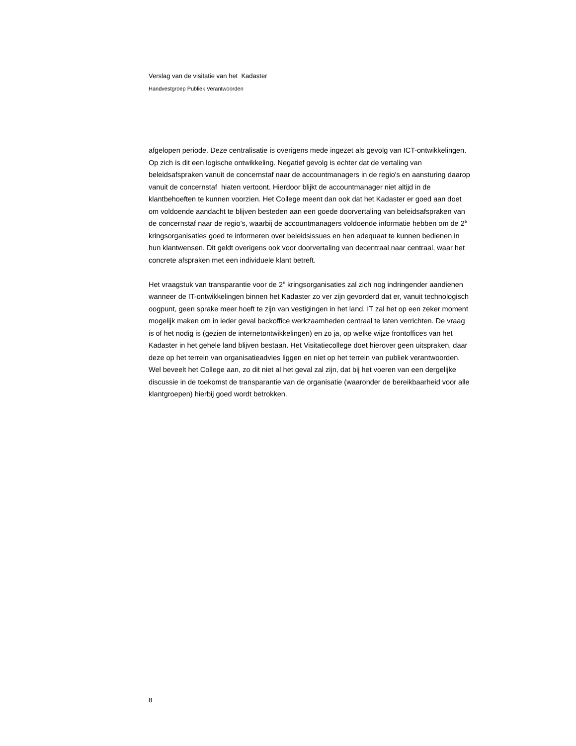Verslag van de visitatie van het Kadaster
Handvestgroep Publiek Verantwoorden
afgelopen periode. Deze centralisatie is overigens mede ingezet als gevolg van ICT-ontwikkelingen. Op zich is dit een logische ontwikkeling. Negatief gevolg is echter dat de vertaling van beleidsafspraken vanuit de concernstaf naar de accountmanagers in de regio's en aansturing daarop vanuit de concernstaf hiaten vertoont. Hierdoor blijkt de accountmanager niet altijd in de klantbehoeften te kunnen voorzien. Het College meent dan ook dat het Kadaster er goed aan doet om voldoende aandacht te blijven besteden aan een goede doorvertaling van beleidsafspraken van de concernstaf naar de regio’s, waarbij de accountmanagers voldoende informatie hebben om de 2<sup>e</sup> kringsorganisaties goed te informeren over beleidsissues en hen adequaat te kunnen bedienen in hun klantwensen. Dit geldt overigens ook voor doorvertaling van decentraal naar centraal, waar het concrete afspraken met een individuele klant betreft.
Het vraagstuk van transparantie voor de 2<sup>e</sup> kringsorganisaties zal zich nog indringender aandienen wanneer de IT-ontwikkelingen binnen het Kadaster zo ver zijn gevorderd dat er, vanuit technologisch oogpunt, geen sprake meer hoeft te zijn van vestigingen in het land. IT zal het op een zeker moment mogelijk maken om in ieder geval backoffice werkzaamheden centraal te laten verrichten. De vraag is of het nodig is (gezien de internetontwikkelingen) en zo ja, op welke wijze frontoffices van het Kadaster in het gehele land blijven bestaan. Het Visitatiecollege doet hierover geen uitspraken, daar deze op het terrein van organisatieadvies liggen en niet op het terrein van publiek verantwoorden. Wel beveelt het College aan, zo dit niet al het geval zal zijn, dat bij het voeren van een dergelijke discussie in de toekomst de transparantie van de organisatie (waaronder de bereikbaarheid voor alle klantgroepen) hierbij goed wordt betrokken.
8